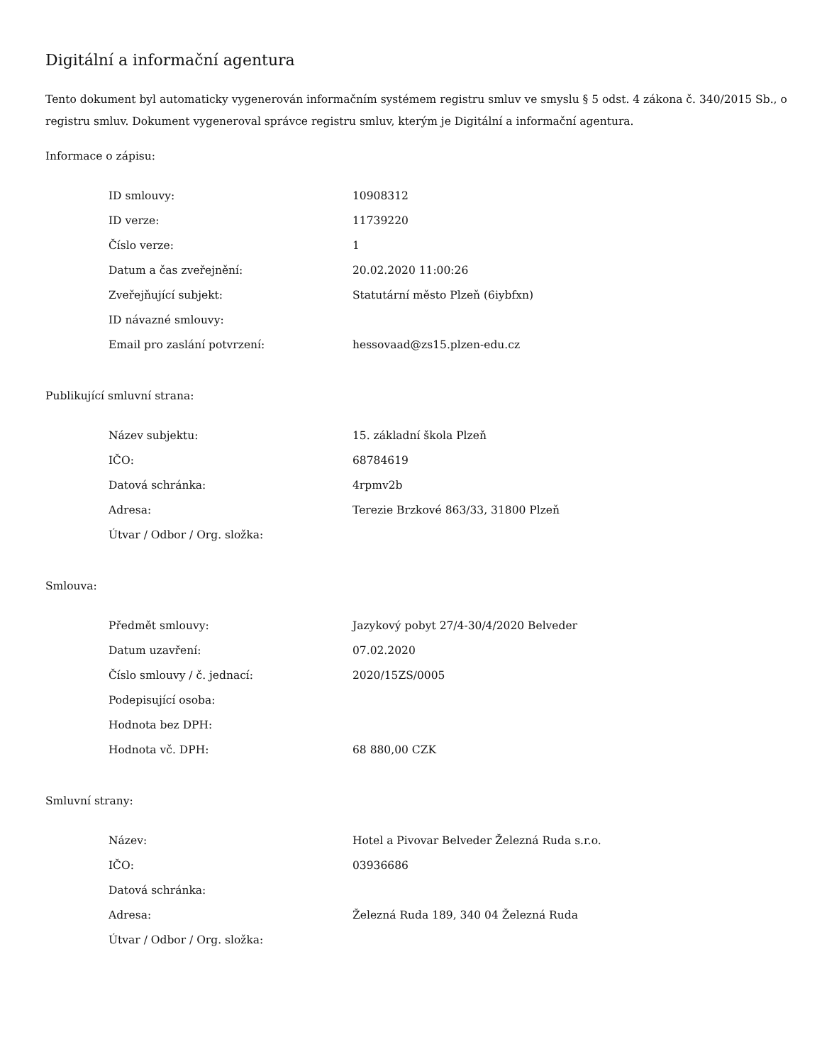Digitální a informační agentura
Tento dokument byl automaticky vygenerován informačním systémem registru smluv ve smyslu § 5 odst. 4 zákona č. 340/2015 Sb., o registru smluv. Dokument vygeneroval správce registru smluv, kterým je Digitální a informační agentura.
Informace o zápisu:
| ID smlouvy: | 10908312 |
| ID verze: | 11739220 |
| Číslo verze: | 1 |
| Datum a čas zveřejnění: | 20.02.2020 11:00:26 |
| Zveřejňující subjekt: | Statutární město Plzeň (6iybfxn) |
| ID návazné smlouvy: | |
| Email pro zaslání potvrzení: | hessovaad@zs15.plzen-edu.cz |
Publikující smluvní strana:
| Název subjektu: | 15. základní škola Plzeň |
| IČO: | 68784619 |
| Datová schránka: | 4rpmv2b |
| Adresa: | Terezie Brzkové 863/33, 31800 Plzeň |
| Útvar / Odbor / Org. složka: | |
Smlouva:
| Předmět smlouvy: | Jazykový pobyt 27/4-30/4/2020 Belveder |
| Datum uzavření: | 07.02.2020 |
| Číslo smlouvy / č. jednací: | 2020/15ZS/0005 |
| Podepisující osoba: | |
| Hodnota bez DPH: | |
| Hodnota vč. DPH: | 68 880,00 CZK |
Smluvní strany:
| Název: | Hotel a Pivovar Belveder Železná Ruda s.r.o. |
| IČO: | 03936686 |
| Datová schránka: | |
| Adresa: | Železná Ruda 189, 340 04 Železná Ruda |
| Útvar / Odbor / Org. složka: | |